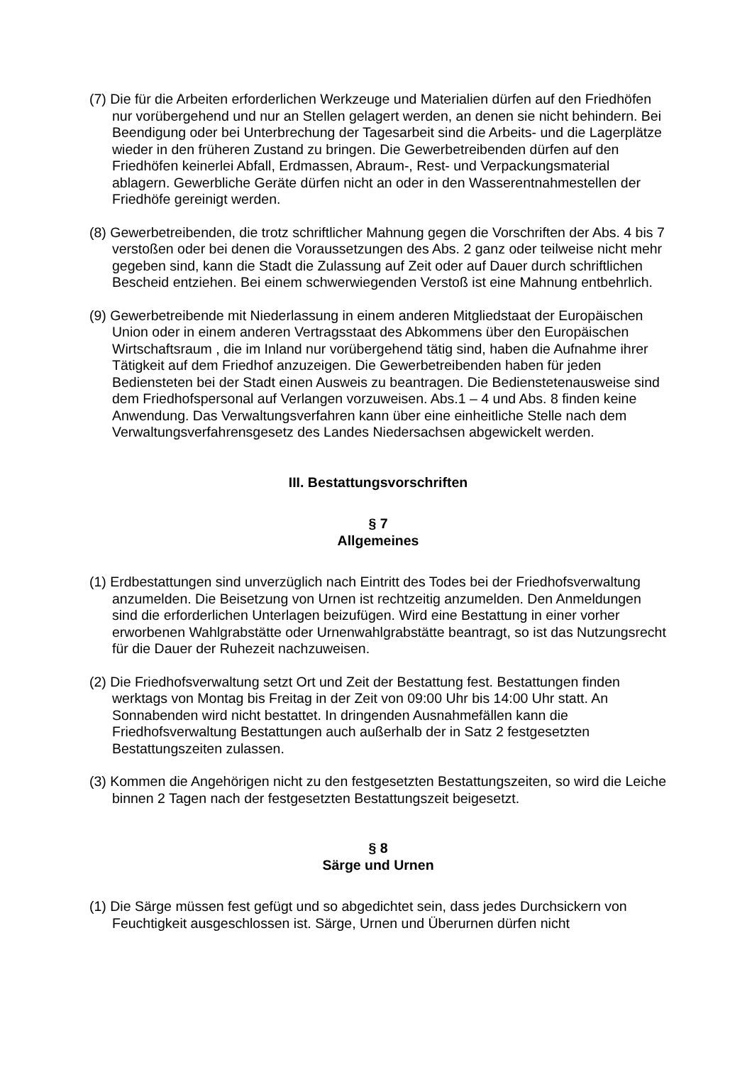(7) Die für die Arbeiten erforderlichen Werkzeuge und Materialien dürfen auf den Friedhöfen nur vorübergehend und nur an Stellen gelagert werden, an denen sie nicht behindern. Bei Beendigung oder bei Unterbrechung der Tagesarbeit sind die Arbeits- und die Lagerplätze wieder in den früheren Zustand zu bringen. Die Gewerbetreibenden dürfen auf den Friedhöfen keinerlei Abfall, Erdmassen, Abraum-, Rest- und Verpackungsmaterial ablagern. Gewerbliche Geräte dürfen nicht an oder in den Wasserentnahmestellen der Friedhöfe gereinigt werden.
(8) Gewerbetreibenden, die trotz schriftlicher Mahnung gegen die Vorschriften der Abs. 4 bis 7 verstoßen oder bei denen die Voraussetzungen des Abs. 2 ganz oder teilweise nicht mehr gegeben sind, kann die Stadt die Zulassung auf Zeit oder auf Dauer durch schriftlichen Bescheid entziehen. Bei einem schwerwiegenden Verstoß ist eine Mahnung entbehrlich.
(9) Gewerbetreibende mit Niederlassung in einem anderen Mitgliedstaat der Europäischen Union oder in einem anderen Vertragsstaat des Abkommens über den Europäischen Wirtschaftsraum , die im Inland nur vorübergehend tätig sind, haben die Aufnahme ihrer Tätigkeit auf dem Friedhof anzuzeigen. Die Gewerbetreibenden haben für jeden Bediensteten bei der Stadt einen Ausweis zu beantragen. Die Bedienstetenausweise sind dem Friedhofspersonal auf Verlangen vorzuweisen. Abs.1 – 4 und Abs. 8 finden keine Anwendung. Das Verwaltungsverfahren kann über eine einheitliche Stelle nach dem Verwaltungsverfahrensgesetz des Landes Niedersachsen abgewickelt werden.
III. Bestattungsvorschriften
§ 7
Allgemeines
(1) Erdbestattungen sind unverzüglich nach Eintritt des Todes bei der Friedhofsverwaltung anzumelden. Die Beisetzung von Urnen ist rechtzeitig anzumelden. Den Anmeldungen sind die erforderlichen Unterlagen beizufügen. Wird eine Bestattung in einer vorher erworbenen Wahlgrabstätte oder Urnenwahlgrabstätte beantragt, so ist das Nutzungsrecht für die Dauer der Ruhezeit nachzuweisen.
(2) Die Friedhofsverwaltung setzt Ort und Zeit der Bestattung fest. Bestattungen finden werktags von Montag bis Freitag in der Zeit von 09:00 Uhr bis 14:00 Uhr statt. An Sonnabenden wird nicht bestattet. In dringenden Ausnahmefällen kann die Friedhofsverwaltung Bestattungen auch außerhalb der in Satz 2 festgesetzten Bestattungszeiten zulassen.
(3) Kommen die Angehörigen nicht zu den festgesetzten Bestattungszeiten, so wird die Leiche binnen 2 Tagen nach der festgesetzten Bestattungszeit beigesetzt.
§ 8
Särge und Urnen
(1) Die Särge müssen fest gefügt und so abgedichtet sein, dass jedes Durchsickern von Feuchtigkeit ausgeschlossen ist. Särge, Urnen und Überurnen dürfen nicht